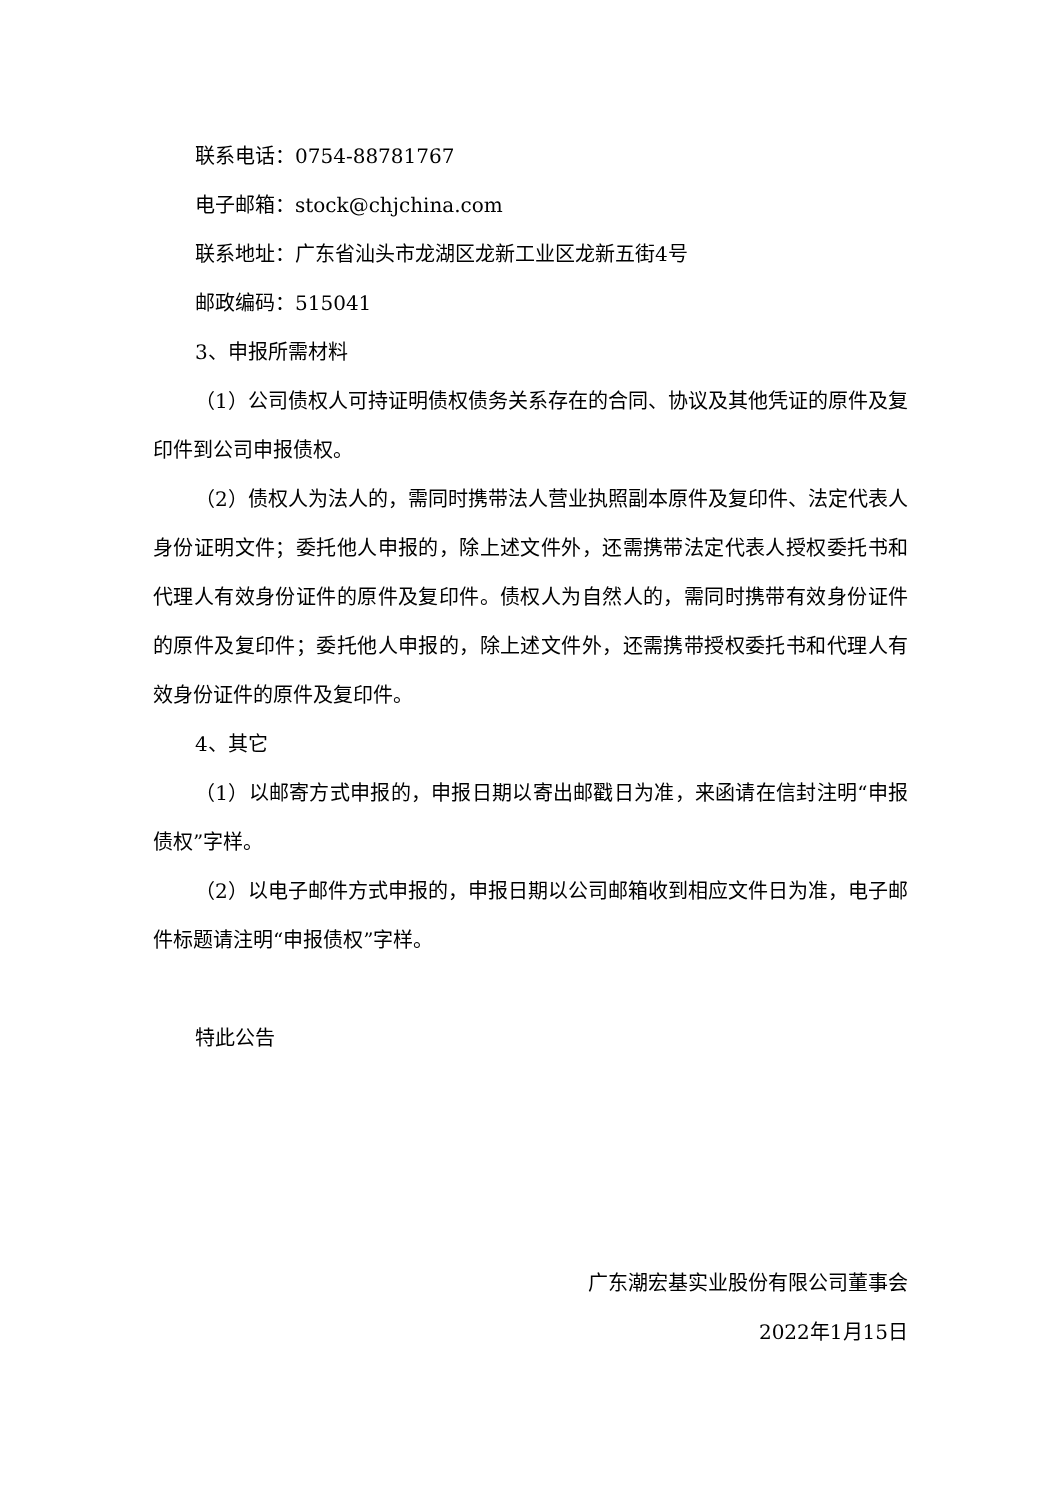联系电话：0754-88781767
电子邮箱：stock@chjchina.com
联系地址：广东省汕头市龙湖区龙新工业区龙新五街4号
邮政编码：515041
3、申报所需材料
（1）公司债权人可持证明债权债务关系存在的合同、协议及其他凭证的原件及复印件到公司申报债权。
（2）债权人为法人的，需同时携带法人营业执照副本原件及复印件、法定代表人身份证明文件；委托他人申报的，除上述文件外，还需携带法定代表人授权委托书和代理人有效身份证件的原件及复印件。债权人为自然人的，需同时携带有效身份证件的原件及复印件；委托他人申报的，除上述文件外，还需携带授权委托书和代理人有效身份证件的原件及复印件。
4、其它
（1）以邮寄方式申报的，申报日期以寄出邮戳日为准，来函请在信封注明“申报债权”字样。
（2）以电子邮件方式申报的，申报日期以公司邮箱收到相应文件日为准，电子邮件标题请注明“申报债权”字样。
特此公告
广东潮宏基实业股份有限公司董事会
2022年1月15日